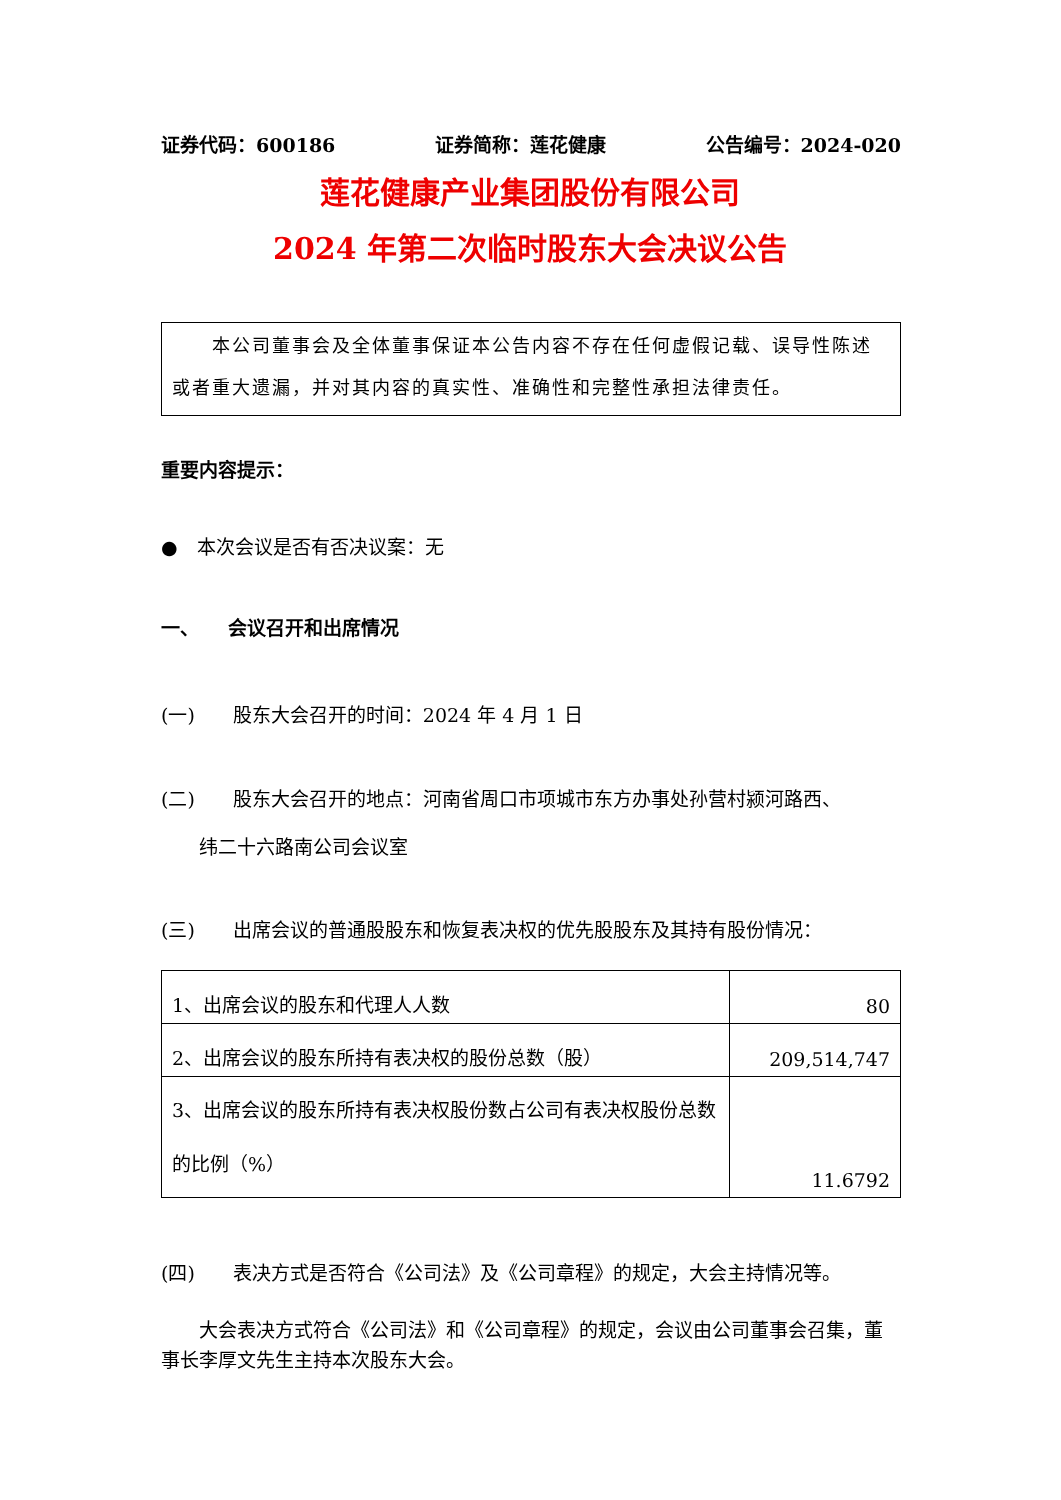证券代码：600186 证券简称：莲花健康 公告编号：2024-020
莲花健康产业集团股份有限公司
2024 年第二次临时股东大会决议公告
　　本公司董事会及全体董事保证本公告内容不存在任何虚假记载、误导性陈述或者重大遗漏，并对其内容的真实性、准确性和完整性承担法律责任。
重要内容提示：
●　本次会议是否有否决议案：无
一、　　会议召开和出席情况
(一)　　股东大会召开的时间：2024 年 4 月 1 日
(二)　　股东大会召开的地点：河南省周口市项城市东方办事处孙营村颍河路西、
　　纬二十六路南公司会议室
(三)　　出席会议的普通股股东和恢复表决权的优先股股东及其持有股份情况：
| 1、出席会议的股东和代理人人数 | 80 |
| 2、出席会议的股东所持有表决权的股份总数（股） | 209,514,747 |
| 3、出席会议的股东所持有表决权股份数占公司有表决权股份总数的比例（%） | 11.6792 |
(四)　　表决方式是否符合《公司法》及《公司章程》的规定，大会主持情况等。
　　大会表决方式符合《公司法》和《公司章程》的规定，会议由公司董事会召集，董事长李厚文先生主持本次股东大会。